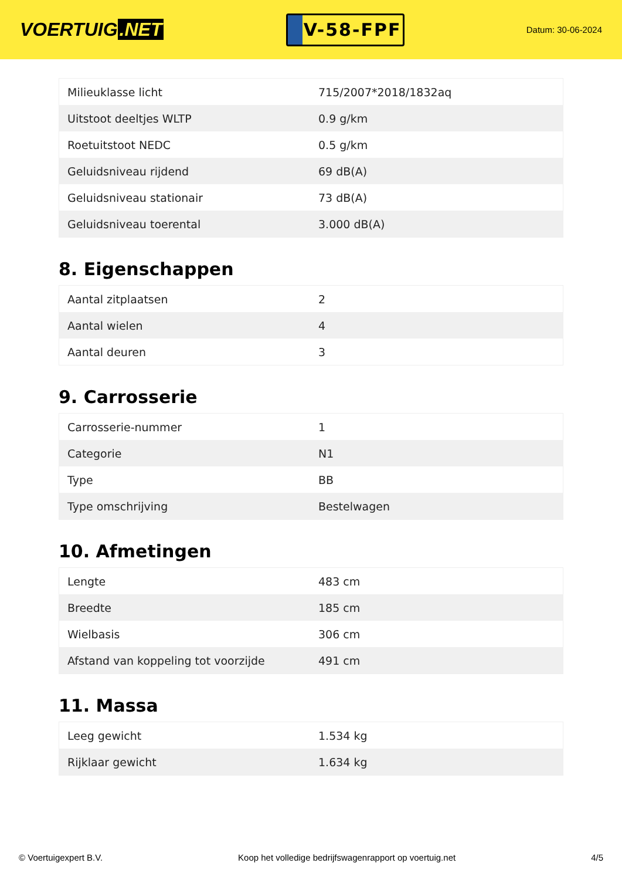VOERTUIG.NET
V-58-FPF
Datum: 30-06-2024
| Milieuklasse licht | 715/2007*2018/1832aq |
| Uitstoot deeltjes WLTP | 0.9 g/km |
| Roetuitstoot NEDC | 0.5 g/km |
| Geluidsniveau rijdend | 69 dB(A) |
| Geluidsniveau stationair | 73 dB(A) |
| Geluidsniveau toerental | 3.000 dB(A) |
8. Eigenschappen
| Aantal zitplaatsen | 2 |
| Aantal wielen | 4 |
| Aantal deuren | 3 |
9. Carrosserie
| Carrosserie-nummer | 1 |
| Categorie | N1 |
| Type | BB |
| Type omschrijving | Bestelwagen |
10. Afmetingen
| Lengte | 483 cm |
| Breedte | 185 cm |
| Wielbasis | 306 cm |
| Afstand van koppeling tot voorzijde | 491 cm |
11. Massa
| Leeg gewicht | 1.534 kg |
| Rijklaar gewicht | 1.634 kg |
© Voertuigexpert B.V. Koop het volledige bedrijfswagenrapport op voertuig.net 4/5